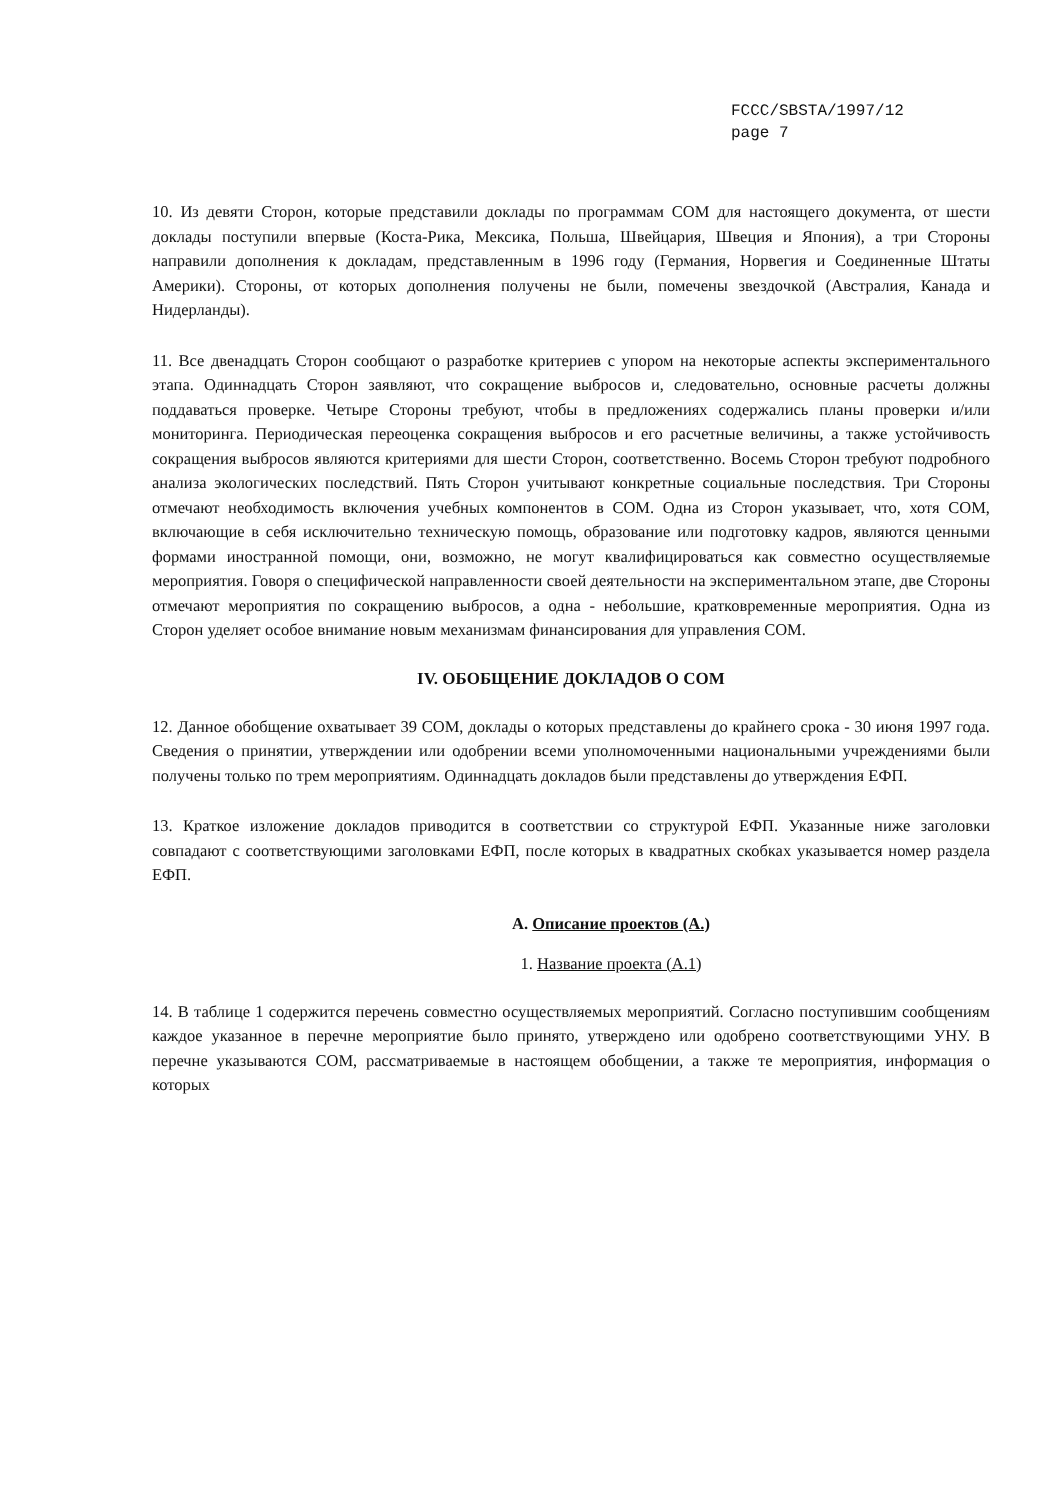FCCC/SBSTA/1997/12
page 7
10. Из девяти Сторон, которые представили доклады по программам СОМ для настоящего документа, от шести доклады поступили впервые (Коста-Рика, Мексика, Польша, Швейцария, Швеция и Япония), а три Стороны направили дополнения к докладам, представленным в 1996 году (Германия, Норвегия и Соединенные Штаты Америки). Стороны, от которых дополнения получены не были, помечены звездочкой (Австралия, Канада и Нидерланды).
11. Все двенадцать Сторон сообщают о разработке критериев с упором на некоторые аспекты экспериментального этапа. Одиннадцать Сторон заявляют, что сокращение выбросов и, следовательно, основные расчеты должны поддаваться проверке. Четыре Стороны требуют, чтобы в предложениях содержались планы проверки и/или мониторинга. Периодическая переоценка сокращения выбросов и его расчетные величины, а также устойчивость сокращения выбросов являются критериями для шести Сторон, соответственно. Восемь Сторон требуют подробного анализа экологических последствий. Пять Сторон учитывают конкретные социальные последствия. Три Стороны отмечают необходимость включения учебных компонентов в СОМ. Одна из Сторон указывает, что, хотя СОМ, включающие в себя исключительно техническую помощь, образование или подготовку кадров, являются ценными формами иностранной помощи, они, возможно, не могут квалифицироваться как совместно осуществляемые мероприятия. Говоря о специфической направленности своей деятельности на экспериментальном этапе, две Стороны отмечают мероприятия по сокращению выбросов, а одна - небольшие, кратковременные мероприятия. Одна из Сторон уделяет особое внимание новым механизмам финансирования для управления СОМ.
IV. ОБОБЩЕНИЕ ДОКЛАДОВ О СОМ
12. Данное обобщение охватывает 39 СОМ, доклады о которых представлены до крайнего срока - 30 июня 1997 года. Сведения о принятии, утверждении или одобрении всеми уполномоченными национальными учреждениями были получены только по трем мероприятиям. Одиннадцать докладов были представлены до утверждения ЕФП.
13. Краткое изложение докладов приводится в соответствии со структурой ЕФП. Указанные ниже заголовки совпадают с соответствующими заголовками ЕФП, после которых в квадратных скобках указывается номер раздела ЕФП.
A. Описание проектов (A.)
1. Название проекта (A.1)
14. В таблице 1 содержится перечень совместно осуществляемых мероприятий. Согласно поступившим сообщениям каждое указанное в перечне мероприятие было принято, утверждено или одобрено соответствующими УНУ. В перечне указываются СОМ, рассматриваемые в настоящем обобщении, а также те мероприятия, информация о которых